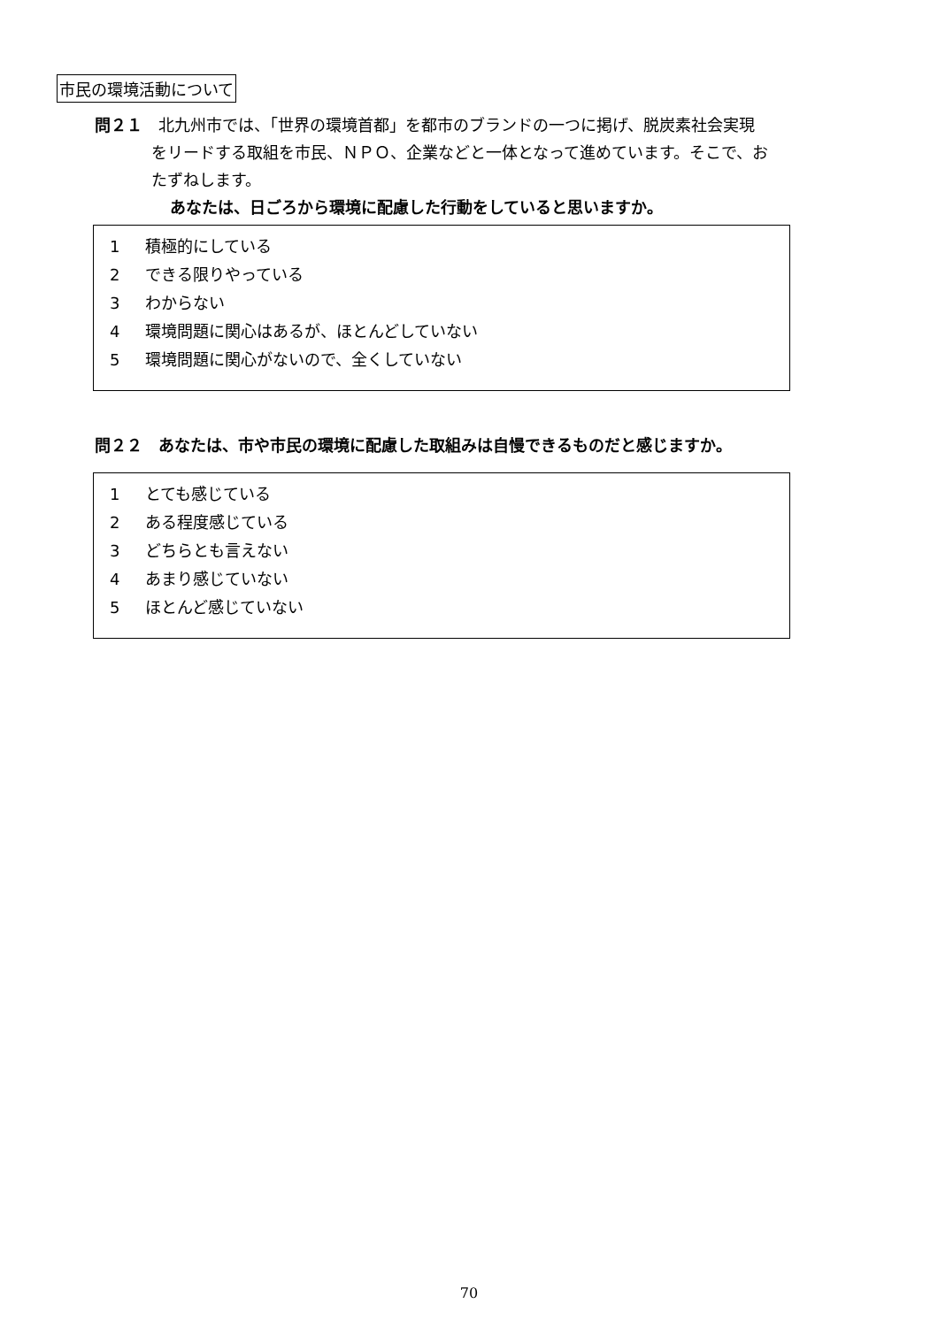市民の環境活動について
問２１　北九州市では、「世界の環境首都」を都市のブランドの一つに掲げ、脱炭素社会実現
をリードする取組を市民、ＮＰＯ、企業などと一体となって進めています。そこで、お
たずねします。
あなたは、日ごろから環境に配慮した行動をしていると思いますか。
1 積極的にしている
2 できる限りやっている
3 わからない
4 環境問題に関心はあるが、ほとんどしていない
5 環境問題に関心がないので、全くしていない
問２２　あなたは、市や市民の環境に配慮した取組みは自慢できるものだと感じますか。
1 とても感じている
2 ある程度感じている
3 どちらとも言えない
4 あまり感じていない
5 ほとんど感じていない
70